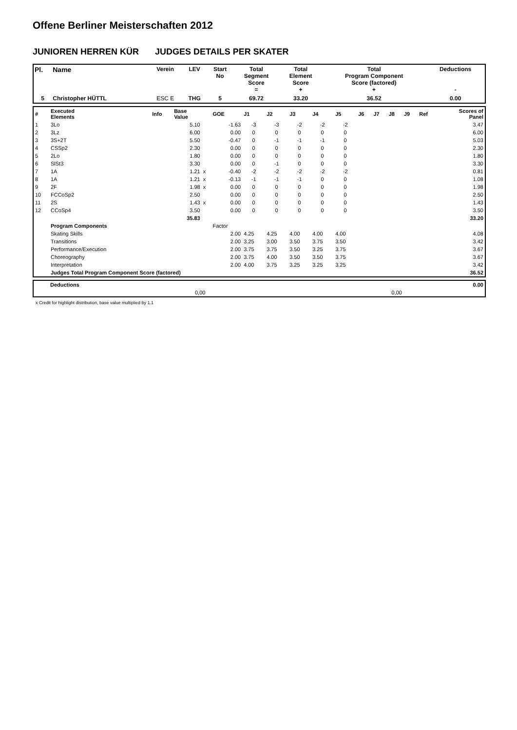Offene Berliner Meisterschaften 2012
JUNIOREN HERREN KÜR JUDGES DETAILS PER SKATER
| Pl. | Name | Verein | LEV | Start No | Total Segment Score = | Total Element Score + | Total Program Component Score (factored) + | Deductions - |
| 5 | Christopher HÜTTL | ESC E | THG | 5 | 69.72 | 33.20 | 36.52 | 0.00 |
| # | Executed Elements | Info | Base Value | | GOE | J1 | J2 | J3 | J4 | J5 | J6 | J7 | J8 | J9 | Ref | Scores of Panel |
| 1 | 3Lo | | 5.10 | | -1.63 | -3 | -3 | -2 | -2 | -2 | | | | | | 3.47 |
| 2 | 3Lz | | 6.00 | | 0.00 | 0 | 0 | 0 | 0 | 0 | | | | | | 6.00 |
| 3 | 3S+2T | | 5.50 | | -0.47 | 0 | -1 | -1 | -1 | 0 | | | | | | 5.03 |
| 4 | CSSp2 | | 2.30 | | 0.00 | 0 | 0 | 0 | 0 | 0 | | | | | | 2.30 |
| 5 | 2Lo | | 1.80 | | 0.00 | 0 | 0 | 0 | 0 | 0 | | | | | | 1.80 |
| 6 | SlSt3 | | 3.30 | | 0.00 | 0 | -1 | 0 | 0 | 0 | | | | | | 3.30 |
| 7 | 1A | | 1.21 | x | -0.40 | -2 | -2 | -2 | -2 | -2 | | | | | | 0.81 |
| 8 | 1A | | 1.21 | x | -0.13 | -1 | -1 | -1 | 0 | 0 | | | | | | 1.08 |
| 9 | 2F | | 1.98 | x | 0.00 | 0 | 0 | 0 | 0 | 0 | | | | | | 1.98 |
| 10 | FCCoSp2 | | 2.50 | | 0.00 | 0 | 0 | 0 | 0 | 0 | | | | | | 2.50 |
| 11 | 2S | | 1.43 | x | 0.00 | 0 | 0 | 0 | 0 | 0 | | | | | | 1.43 |
| 12 | CCoSp4 | | 3.50 | | 0.00 | 0 | 0 | 0 | 0 | 0 | | | | | | 3.50 |
| | | | 35.83 | | | | | | | | | | | | | 33.20 |
| | Program Components | | | | Factor | | | | | | | | | | | |
| | Skating Skills | | | | 2.00 | 4.25 | 4.25 | 4.00 | 4.00 | 4.00 | | | | | | 4.08 |
| | Transitions | | | | 2.00 | 3.25 | 3.00 | 3.50 | 3.75 | 3.50 | | | | | | 3.42 |
| | Performance/Execution | | | | 2.00 | 3.75 | 3.75 | 3.50 | 3.25 | 3.75 | | | | | | 3.67 |
| | Choreography | | | | 2.00 | 3.75 | 4.00 | 3.50 | 3.50 | 3.75 | | | | | | 3.67 |
| | Interpretation | | | | 2.00 | 4.00 | 3.75 | 3.25 | 3.25 | 3.25 | | | | | | 3.42 |
| | Judges Total Program Component Score (factored) | | | | | | | | | | | | | | | 36.52 |
| | Deductions | | 0.00 |
| | 0,00 | 0,00 | |
x Credit for highlight distribution, base value multiplied by 1.1